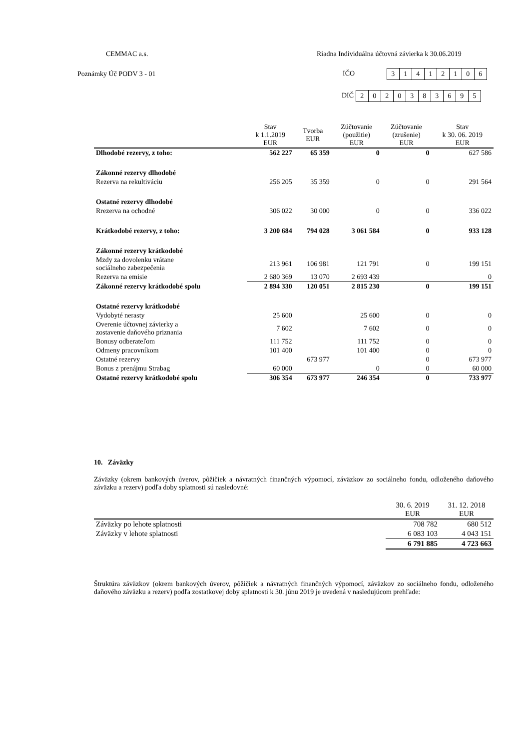CEMMAC a.s.
Riadna Individuálna účtovná závierka k 30.06.2019
Poznámky Úč PODV 3 - 01 IČO 31412106
DIČ 2020383695
| | Stav k 1.1.2019 EUR | Tvorba EUR | Zúčtovanie (použitie) EUR | Zúčtovanie (zrušenie) EUR | Stav k 30. 06. 2019 EUR |
| --- | --- | --- | --- | --- | --- |
| Dlhodobé rezervy, z toho: | 562 227 | 65 359 | 0 | 0 | 627 586 |
| Zákonné rezervy dlhodobé | | | | | |
| Rezerva na rekultiváciu | 256 205 | 35 359 | 0 | 0 | 291 564 |
| Ostatné rezervy dlhodobé | | | | | |
| Rrezerva na ochodné | 306 022 | 30 000 | 0 | 0 | 336 022 |
| Krátkodobé rezervy, z toho: | 3 200 684 | 794 028 | 3 061 584 | 0 | 933 128 |
| Zákonné rezervy krátkodobé | | | | | |
| Mzdy za dovolenku vrátane sociálneho zabezpečenia | 213 961 | 106 981 | 121 791 | 0 | 199 151 |
| Rezerva na emisie | 2 680 369 | 13 070 | 2 693 439 | | 0 |
| Zákonné rezervy krátkodobé spolu | 2 894 330 | 120 051 | 2 815 230 | 0 | 199 151 |
| Ostatné rezervy krátkodobé | | | | | |
| Vydobyté nerasty | 25 600 | | 25 600 | 0 | 0 |
| Overenie účtovnej závierky a zostavenie daňového priznania | 7 602 | | 7 602 | 0 | 0 |
| Bonusy odberateľom | 111 752 | | 111 752 | 0 | 0 |
| Odmeny pracovníkom | 101 400 | | 101 400 | 0 | 0 |
| Ostatné rezervy | | 673 977 | | 0 | 673 977 |
| Bonus z prenájmu Strabag | 60 000 | | 0 | 0 | 60 000 |
| Ostatné rezervy krátkodobé spolu | 306 354 | 673 977 | 246 354 | 0 | 733 977 |
10. Záväzky
Záväzky (okrem bankových úverov, pôžičiek a návratných finančných výpomocí, záväzkov zo sociálneho fondu, odloženého daňového záväzku a rezerv) podľa doby splatnosti sú nasledovné:
| | 30. 6. 2019 EUR | 31. 12. 2018 EUR |
| --- | --- | --- |
| Záväzky po lehote splatnosti | 708 782 | 680 512 |
| Záväzky v lehote splatnosti | 6 083 103 | 4 043 151 |
| | 6 791 885 | 4 723 663 |
Štruktúra záväzkov (okrem bankových úverov, pôžičiek a návratných finančných výpomocí, záväzkov zo sociálneho fondu, odloženého daňového záväzku a rezerv) podľa zostatkovej doby splatnosti k 30. júnu 2019 je uvedená v nasledujúcom prehľade: